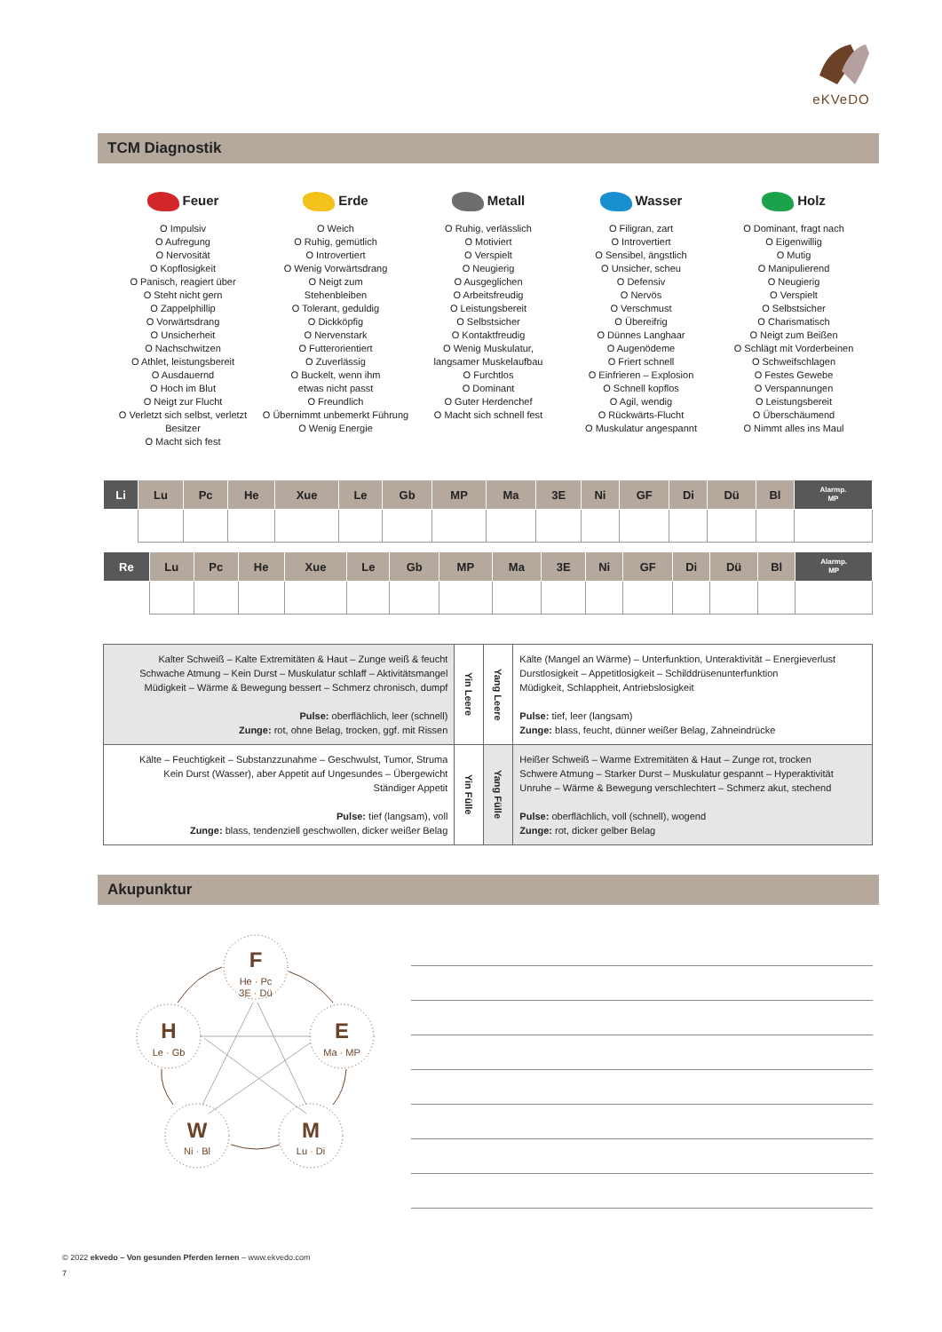eKVeDO
TCM Diagnostik
Feuer
O Impulsiv
O Aufregung
O Nervosität
O Kopflosigkeit
O Panisch, reagiert über
O Steht nicht gern
O Zappelphillip
O Vorwärtsdrang
O Unsicherheit
O Nachschwitzen
O Athlet, leistungsbereit
O Ausdauernd
O Hoch im Blut
O Neigt zur Flucht
O Verletzt sich selbst, verletzt Besitzer
O Macht sich fest
Erde
O Weich
O Ruhig, gemütlich
O Introvertiert
O Wenig Vorwärtsdrang
O Neigt zum
Stehenbleiben
O Tolerant, geduldig
O Dickköpfig
O Nervenstark
O Futterorientiert
O Zuverlässig
O Buckelt, wenn ihm
etwas nicht passt
O Freundlich
O Übernimmt unbemerkt Führung
O Wenig Energie
Metall
O Ruhig, verlässlich
O Motiviert
O Verspielt
O Neugierig
O Ausgeglichen
O Arbeitsfreudig
O Leistungsbereit
O Selbstsicher
O Kontaktfreudig
O Wenig Muskulatur,
langsamer Muskelaufbau
O Furchtlos
O Dominant
O Guter Herdenchef
O Macht sich schnell fest
Wasser
O Filigran, zart
O Introvertiert
O Sensibel, ängstlich
O Unsicher, scheu
O Defensiv
O Nervös
O Verschmust
O Übereifrig
O Dünnes Langhaar
O Augenödeme
O Friert schnell
O Einfrieren – Explosion
O Schnell kopflos
O Agil, wendig
O Rückwärts-Flucht
O Muskulatur angespannt
Holz
O Dominant, fragt nach
O Eigenwillig
O Mutig
O Manipulierend
O Neugierig
O Verspielt
O Selbstsicher
O Charismatisch
O Neigt zum Beißen
O Schlägt mit Vorderbeinen
O Schweifschlagen
O Festes Gewebe
O Verspannungen
O Leistungsbereit
O Überschäumend
O Nimmt alles ins Maul
| Li | Lu | Pc | He | Xue | Le | Gb | MP | Ma | 3E | Ni | GF | Di | Dü | Bl | Alarmp. MP |
| --- | --- | --- | --- | --- | --- | --- | --- | --- | --- | --- | --- | --- | --- | --- | --- |
| Re | Lu | Pc | He | Xue | Le | Gb | MP | Ma | 3E | Ni | GF | Di | Dü | Bl | Alarmp. MP |
| --- | --- | --- | --- | --- | --- | --- | --- | --- | --- | --- | --- | --- | --- | --- | --- |
| Kalter Schweiß – Kalte Extremitäten & Haut – Zunge weiß & feucht Schwache Atmung – Kein Durst – Muskulatur schlaff – Aktivitätsmangel Müdigkeit – Wärme & Bewegung bessert – Schmerz chronisch, dumpf Pulse: oberflächlich, leer (schnell) Zunge: rot, ohne Belag, trocken, ggf. mit Rissen | Yin Leere | Yang Leere | Kälte (Mangel an Wärme) – Unterfunktion, Unteraktivität – Energieverlust Durstlosigkeit – Appetitlosigkeit – Schilddrüsenunterfunktion Müdigkeit, Schlappheit, Antriebslosigkeit Pulse: tief, leer (langsam) Zunge: blass, feucht, dünner weißer Belag, Zahneindrücke |
| Kälte – Feuchtigkeit – Substanzzunahme – Geschwulst, Tumor, Struma Kein Durst (Wasser), aber Appetit auf Ungesundes – Übergewicht Ständiger Appetit Pulse: tief (langsam), voll Zunge: blass, tendenziell geschwollen, dicker weißer Belag | Yin Fülle | Yang Fülle | Heißer Schweiß – Warme Extremitäten & Haut – Zunge rot, trocken Schwere Atmung – Starker Durst – Muskulatur gespannt – Hyperaktivität Unruhe – Wärme & Bewegung verschlechtert – Schmerz akut, stechend Pulse: oberflächlich, voll (schnell), wogend Zunge: rot, dicker gelber Belag |
Akupunktur
F
He · Pc
3E · Dü
E
Ma · MP
H
Le · Gb
W
Ni · Bl
M
Lu · Di
© 2022 ekvedo – Von gesunden Pferden lernen – www.ekvedo.com
7